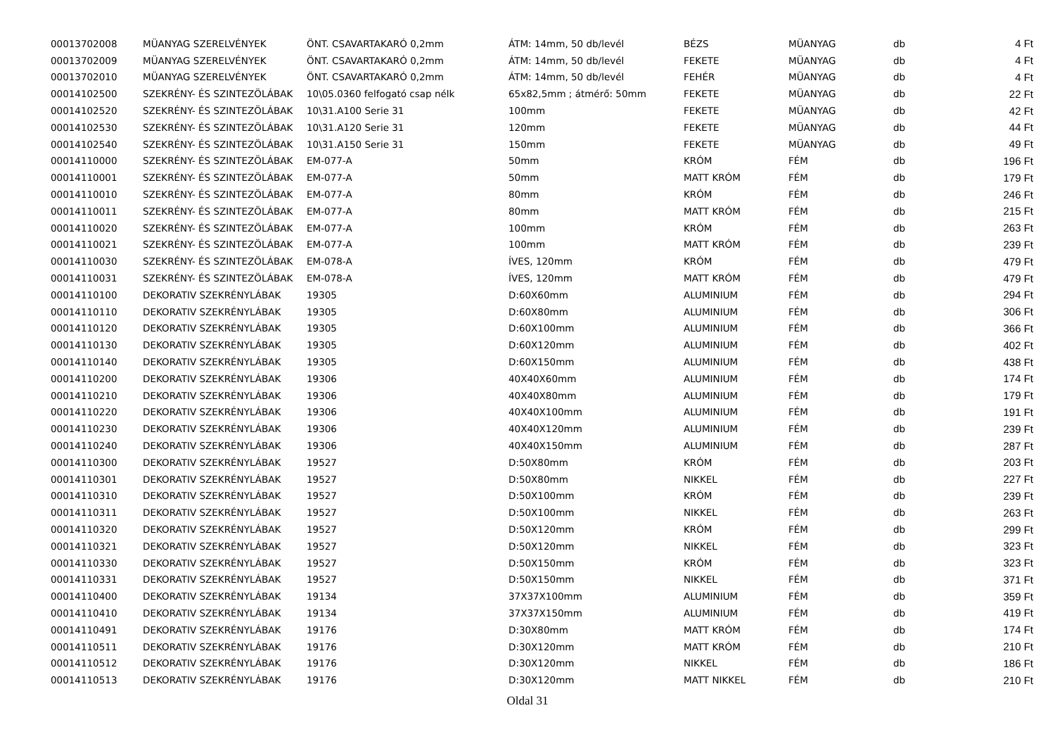| 00013702008 | MÜANYAG SZERELVÉNYEK | ÖNT. CSAVARTAKARÓ 0,2mm | ÁTM: 14mm, 50 db/levél | BÉZS | MÜANYAG | db | 4 Ft |
| 00013702009 | MÜANYAG SZERELVÉNYEK | ÖNT. CSAVARTAKARÓ 0,2mm | ÁTM: 14mm, 50 db/levél | FEKETE | MÜANYAG | db | 4 Ft |
| 00013702010 | MÜANYAG SZERELVÉNYEK | ÖNT. CSAVARTAKARÓ 0,2mm | ÁTM: 14mm, 50 db/levél | FEHÉR | MÜANYAG | db | 4 Ft |
| 00014102500 | SZEKRÉNY- ÉS SZINTEZÖLÁBAK | 10\05.0360 felfogató csap nélk | 65x82,5mm ; átmérő: 50mm | FEKETE | MÜANYAG | db | 22 Ft |
| 00014102520 | SZEKRÉNY- ÉS SZINTEZÖLÁBAK | 10\31.A100 Serie 31 | 100mm | FEKETE | MÜANYAG | db | 42 Ft |
| 00014102530 | SZEKRÉNY- ÉS SZINTEZÖLÁBAK | 10\31.A120 Serie 31 | 120mm | FEKETE | MÜANYAG | db | 44 Ft |
| 00014102540 | SZEKRÉNY- ÉS SZINTEZÖLÁBAK | 10\31.A150 Serie 31 | 150mm | FEKETE | MÜANYAG | db | 49 Ft |
| 00014110000 | SZEKRÉNY- ÉS SZINTEZÖLÁBAK | EM-077-A | 50mm | KRÓM | FÉM | db | 196 Ft |
| 00014110001 | SZEKRÉNY- ÉS SZINTEZÖLÁBAK | EM-077-A | 50mm | MATT KRÓM | FÉM | db | 179 Ft |
| 00014110010 | SZEKRÉNY- ÉS SZINTEZÖLÁBAK | EM-077-A | 80mm | KRÓM | FÉM | db | 246 Ft |
| 00014110011 | SZEKRÉNY- ÉS SZINTEZÖLÁBAK | EM-077-A | 80mm | MATT KRÓM | FÉM | db | 215 Ft |
| 00014110020 | SZEKRÉNY- ÉS SZINTEZÖLÁBAK | EM-077-A | 100mm | KRÓM | FÉM | db | 263 Ft |
| 00014110021 | SZEKRÉNY- ÉS SZINTEZÖLÁBAK | EM-077-A | 100mm | MATT KRÓM | FÉM | db | 239 Ft |
| 00014110030 | SZEKRÉNY- ÉS SZINTEZÖLÁBAK | EM-078-A | ÍVES, 120mm | KRÓM | FÉM | db | 479 Ft |
| 00014110031 | SZEKRÉNY- ÉS SZINTEZÖLÁBAK | EM-078-A | ÍVES, 120mm | MATT KRÓM | FÉM | db | 479 Ft |
| 00014110100 | DEKORATIV SZEKRÉNYLÁBAK | 19305 | D:60X60mm | ALUMINIUM | FÉM | db | 294 Ft |
| 00014110110 | DEKORATIV SZEKRÉNYLÁBAK | 19305 | D:60X80mm | ALUMINIUM | FÉM | db | 306 Ft |
| 00014110120 | DEKORATIV SZEKRÉNYLÁBAK | 19305 | D:60X100mm | ALUMINIUM | FÉM | db | 366 Ft |
| 00014110130 | DEKORATIV SZEKRÉNYLÁBAK | 19305 | D:60X120mm | ALUMINIUM | FÉM | db | 402 Ft |
| 00014110140 | DEKORATIV SZEKRÉNYLÁBAK | 19305 | D:60X150mm | ALUMINIUM | FÉM | db | 438 Ft |
| 00014110200 | DEKORATIV SZEKRÉNYLÁBAK | 19306 | 40X40X60mm | ALUMINIUM | FÉM | db | 174 Ft |
| 00014110210 | DEKORATIV SZEKRÉNYLÁBAK | 19306 | 40X40X80mm | ALUMINIUM | FÉM | db | 179 Ft |
| 00014110220 | DEKORATIV SZEKRÉNYLÁBAK | 19306 | 40X40X100mm | ALUMINIUM | FÉM | db | 191 Ft |
| 00014110230 | DEKORATIV SZEKRÉNYLÁBAK | 19306 | 40X40X120mm | ALUMINIUM | FÉM | db | 239 Ft |
| 00014110240 | DEKORATIV SZEKRÉNYLÁBAK | 19306 | 40X40X150mm | ALUMINIUM | FÉM | db | 287 Ft |
| 00014110300 | DEKORATIV SZEKRÉNYLÁBAK | 19527 | D:50X80mm | KRÓM | FÉM | db | 203 Ft |
| 00014110301 | DEKORATIV SZEKRÉNYLÁBAK | 19527 | D:50X80mm | NIKKEL | FÉM | db | 227 Ft |
| 00014110310 | DEKORATIV SZEKRÉNYLÁBAK | 19527 | D:50X100mm | KRÓM | FÉM | db | 239 Ft |
| 00014110311 | DEKORATIV SZEKRÉNYLÁBAK | 19527 | D:50X100mm | NIKKEL | FÉM | db | 263 Ft |
| 00014110320 | DEKORATIV SZEKRÉNYLÁBAK | 19527 | D:50X120mm | KRÓM | FÉM | db | 299 Ft |
| 00014110321 | DEKORATIV SZEKRÉNYLÁBAK | 19527 | D:50X120mm | NIKKEL | FÉM | db | 323 Ft |
| 00014110330 | DEKORATIV SZEKRÉNYLÁBAK | 19527 | D:50X150mm | KRÓM | FÉM | db | 323 Ft |
| 00014110331 | DEKORATIV SZEKRÉNYLÁBAK | 19527 | D:50X150mm | NIKKEL | FÉM | db | 371 Ft |
| 00014110400 | DEKORATIV SZEKRÉNYLÁBAK | 19134 | 37X37X100mm | ALUMINIUM | FÉM | db | 359 Ft |
| 00014110410 | DEKORATIV SZEKRÉNYLÁBAK | 19134 | 37X37X150mm | ALUMINIUM | FÉM | db | 419 Ft |
| 00014110491 | DEKORATIV SZEKRÉNYLÁBAK | 19176 | D:30X80mm | MATT KRÓM | FÉM | db | 174 Ft |
| 00014110511 | DEKORATIV SZEKRÉNYLÁBAK | 19176 | D:30X120mm | MATT KRÓM | FÉM | db | 210 Ft |
| 00014110512 | DEKORATIV SZEKRÉNYLÁBAK | 19176 | D:30X120mm | NIKKEL | FÉM | db | 186 Ft |
| 00014110513 | DEKORATIV SZEKRÉNYLÁBAK | 19176 | D:30X120mm | MATT NIKKEL | FÉM | db | 210 Ft |
Oldal 31